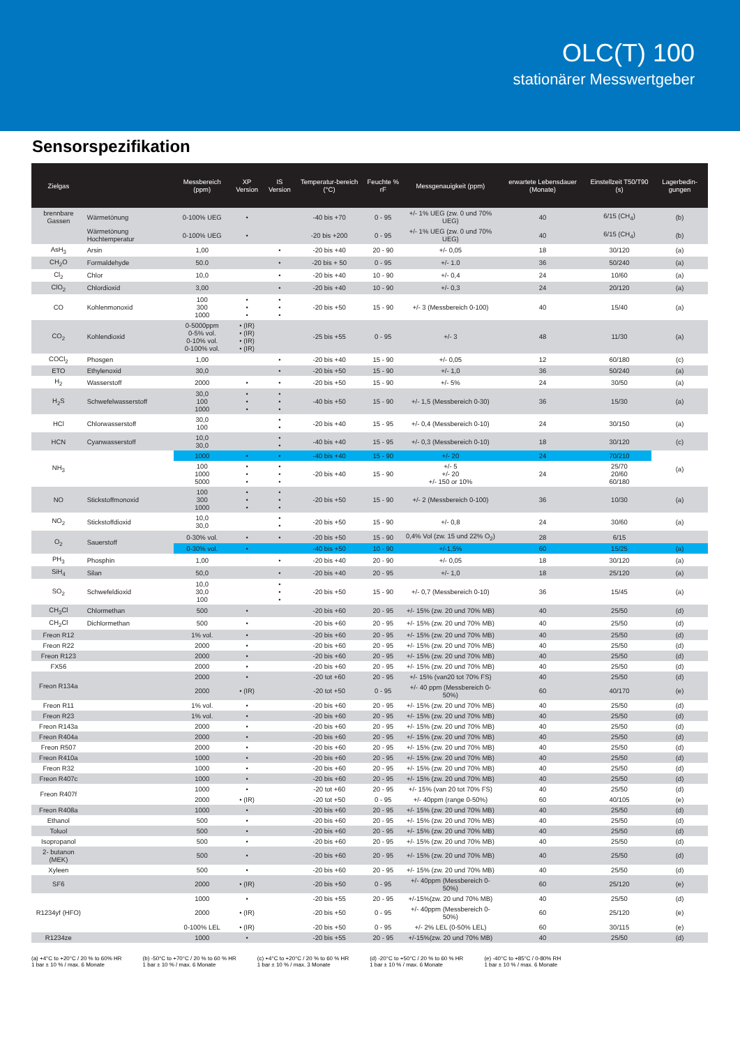OLC(T) 100
stationärer Messwertgeber
Sensorspezifikation
| Zielgas | | Messbereich (ppm) | XP Version | IS Version | Temperatur-bereich (°C) | Feuchte % rF | Messgenauigkeit (ppm) | erwartete Lebensdauer (Monate) | Einstellzeit T50/T90 (s) | Lagerbedin-gungen |
| --- | --- | --- | --- | --- | --- | --- | --- | --- | --- | --- |
| brennbare Gassen | Wärmetönung | 0-100% UEG | • | | -40 bis +70 | 0 - 95 | +/- 1% UEG (zw. 0 und 70% UEG) | 40 | 6/15 (CH<sub>4</sub>) | (b) |
| | Wärmetönung Hochtemperatur | 0-100% UEG | • | | -20 bis +200 | 0 - 95 | +/- 1% UEG (zw. 0 und 70% UEG) | 40 | 6/15 (CH<sub>4</sub>) | (b) |
| AsH<sub>3</sub> | Arsin | 1,00 | | • | -20 bis +40 | 20 - 90 | +/- 0,05 | 18 | 30/120 | (a) |
| CH<sub>2</sub>O | Formaldehyde | 50.0 | | • | -20 bis + 50 | 0 - 95 | +/- 1.0 | 36 | 50/240 | (a) |
| Cl<sub>2</sub> | Chlor | 10,0 | | • | -20 bis +40 | 10 - 90 | +/- 0,4 | 24 | 10/60 | (a) |
| ClO<sub>2</sub> | Chlordioxid | 3,00 | | • | -20 bis +40 | 10 - 90 | +/- 0,3 | 24 | 20/120 | (a) |
| CO | Kohlenmonoxid | 100 300 1000 | • • • | • • • | -20 bis +50 | 15 - 90 | +/- 3 (Messbereich 0-100) | 40 | 15/40 | (a) |
| CO<sub>2</sub> | Kohlendioxid | 0-5000ppm 0-5% vol. 0-10% vol. 0-100% vol. | • (IR) • (IR) • (IR) • (IR) | | -25 bis +55 | 0 - 95 | +/- 3 | 48 | 11/30 | (a) |
| COCl<sub>2</sub> | Phosgen | 1,00 | | • | -20 bis +40 | 15 - 90 | +/- 0,05 | 12 | 60/180 | (c) |
| ETO | Ethylenoxid | 30,0 | | • | -20 bis +50 | 15 - 90 | +/- 1,0 | 36 | 50/240 | (a) |
| H<sub>2</sub> | Wasserstoff | 2000 | • | • | -20 bis +50 | 15 - 90 | +/- 5% | 24 | 30/50 | (a) |
| H<sub>2</sub>S | Schwefelwasserstoff | 30,0 100 1000 | • • • | • • • | -40 bis +50 | 15 - 90 | +/- 1,5 (Messbereich 0-30) | 36 | 15/30 | (a) |
| HCl | Chlorwasserstoff | 30,0 100 | | • • | -20 bis +40 | 15 - 95 | +/- 0,4 (Messbereich 0-10) | 24 | 30/150 | (a) |
| HCN | Cyanwasserstoff | 10,0 30,0 | | • • | -40 bis +40 | 15 - 95 | +/- 0,3 (Messbereich 0-10) | 18 | 30/120 | (c) |
| NH<sub>3</sub> | | 1000 | • | • | -40 bis +40 | 15 - 90 | +/- 20 | 24 | 70/210 | (a) |
| | | 100 1000 5000 | • • • | • • • | -20 bis +40 | 15 - 90 | +/- 5 +/- 20 +/- 150 or 10% | 24 | 25/70 20/60 60/180 | |
| NO | Stickstoffmonoxid | 100 300 1000 | • • • | • • • | -20 bis +50 | 15 - 90 | +/- 2 (Messbereich 0-100) | 36 | 10/30 | (a) |
| NO<sub>2</sub> | Stickstoffdioxid | 10,0 30,0 | | • • | -20 bis +50 | 15 - 90 | +/- 0,8 | 24 | 30/60 | (a) |
| O<sub>2</sub> | Sauerstoff | 0-30% vol. | • | • | -20 bis +50 | 15 - 90 | 0,4% Vol (zw. 15 und 22% O<sub>2</sub>) | 28 | 6/15 | |
| | | 0-30% vol. | • | | -40 bis +50 | 10 - 90 | +/-1,5% | 60 | 15/25 | (a) |
| PH<sub>3</sub> | Phosphin | 1,00 | | • | -20 bis +40 | 20 - 90 | +/- 0,05 | 18 | 30/120 | (a) |
| SiH<sub>4</sub> | Silan | 50,0 | | • | -20 bis +40 | 20 - 95 | +/- 1,0 | 18 | 25/120 | (a) |
| SO<sub>2</sub> | Schwefeldioxid | 10,0 30,0 100 | | • • • | -20 bis +50 | 15 - 90 | +/- 0,7 (Messbereich 0-10) | 36 | 15/45 | (a) |
| CH<sub>3</sub>Cl | Chlormethan | 500 | • | | -20 bis +60 | 20 - 95 | +/- 15% (zw. 20 und 70% MB) | 40 | 25/50 | (d) |
| CH<sub>2</sub>Cl | Dichlormethan | 500 | • | | -20 bis +60 | 20 - 95 | +/- 15% (zw. 20 und 70% MB) | 40 | 25/50 | (d) |
| Freon R12 | | 1% vol. | • | | -20 bis +60 | 20 - 95 | +/- 15% (zw. 20 und 70% MB) | 40 | 25/50 | (d) |
| Freon R22 | | 2000 | • | | -20 bis +60 | 20 - 95 | +/- 15% (zw. 20 und 70% MB) | 40 | 25/50 | (d) |
| Freon R123 | | 2000 | • | | -20 bis +60 | 20 - 95 | +/- 15% (zw. 20 und 70% MB) | 40 | 25/50 | (d) |
| FX56 | | 2000 | • | | -20 bis +60 | 20 - 95 | +/- 15% (zw. 20 und 70% MB) | 40 | 25/50 | (d) |
| Freon R134a | | 2000 | • | | -20 tot +60 | 20 - 95 | +/- 15% (van20 tot 70% FS) | 40 | 25/50 | (d) |
| | | 2000 | • (IR) | | -20 tot +50 | 0 - 95 | +/- 40 ppm (Messbereich 0-50%) | 60 | 40/170 | (e) |
| Freon R11 | | 1% vol. | • | | -20 bis +60 | 20 - 95 | +/- 15% (zw. 20 und 70% MB) | 40 | 25/50 | (d) |
| Freon R23 | | 1% vol. | • | | -20 bis +60 | 20 - 95 | +/- 15% (zw. 20 und 70% MB) | 40 | 25/50 | (d) |
| Freon R143a | | 2000 | • | | -20 bis +60 | 20 - 95 | +/- 15% (zw. 20 und 70% MB) | 40 | 25/50 | (d) |
| Freon R404a | | 2000 | • | | -20 bis +60 | 20 - 95 | +/- 15% (zw. 20 und 70% MB) | 40 | 25/50 | (d) |
| Freon R507 | | 2000 | • | | -20 bis +60 | 20 - 95 | +/- 15% (zw. 20 und 70% MB) | 40 | 25/50 | (d) |
| Freon R410a | | 1000 | • | | -20 bis +60 | 20 - 95 | +/- 15% (zw. 20 und 70% MB) | 40 | 25/50 | (d) |
| Freon R32 | | 1000 | • | | -20 bis +60 | 20 - 95 | +/- 15% (zw. 20 und 70% MB) | 40 | 25/50 | (d) |
| Freon R407c | | 1000 | • | | -20 bis +60 | 20 - 95 | +/- 15% (zw. 20 und 70% MB) | 40 | 25/50 | (d) |
| Freon R407f | | 1000 | • | | -20 tot +60 | 20 - 95 | +/- 15% (van 20 tot 70% FS) | 40 | 25/50 | (d) |
| | | 2000 | • (IR) | | -20 tot +50 | 0 - 95 | +/- 40ppm (range 0-50%) | 60 | 40/105 | (e) |
| Freon R408a | | 1000 | • | | -20 bis +60 | 20 - 95 | +/- 15% (zw. 20 und 70% MB) | 40 | 25/50 | (d) |
| Ethanol | | 500 | • | | -20 bis +60 | 20 - 95 | +/- 15% (zw. 20 und 70% MB) | 40 | 25/50 | (d) |
| Toluol | | 500 | • | | -20 bis +60 | 20 - 95 | +/- 15% (zw. 20 und 70% MB) | 40 | 25/50 | (d) |
| Isopropanol | | 500 | • | | -20 bis +60 | 20 - 95 | +/- 15% (zw. 20 und 70% MB) | 40 | 25/50 | (d) |
| 2- butanon (MEK) | | 500 | • | | -20 bis +60 | 20 - 95 | +/- 15% (zw. 20 und 70% MB) | 40 | 25/50 | (d) |
| Xyleen | | 500 | • | | -20 bis +60 | 20 - 95 | +/- 15% (zw. 20 und 70% MB) | 40 | 25/50 | (d) |
| SF6 | | 2000 | • (IR) | | -20 bis +50 | 0 - 95 | +/- 40ppm (Messbereich 0-50%) | 60 | 25/120 | (e) |
| R1234yf (HFO) | | 1000 | • | | -20 bis +55 | 20 - 95 | +/-15%(zw. 20 und 70% MB) | 40 | 25/50 | (d) |
| | | 2000 | • (IR) | | -20 bis +50 | 0 - 95 | +/- 40ppm (Messbereich 0-50%) | 60 | 25/120 | (e) |
| | | 0-100% LEL | • (IR) | | -20 bis +50 | 0 - 95 | +/- 2% LEL (0-50% LEL) | 60 | 30/115 | (e) |
| R1234ze | | 1000 | • | | -20 bis +55 | 20 - 95 | +/-15%(zw. 20 und 70% MB) | 40 | 25/50 | (d) |
(a) +4°C to +20°C / 20 % to 60% HR
1 bar ± 10 % / max. 6 Monate
(b) -50°C to +70°C / 20 % to 60 % HR
1 bar ± 10 % / max. 6 Monate
(c) +4°C to +20°C / 20 % to 60 % HR
1 bar ± 10 % / max. 3 Monate
(d) -20°C to +50°C / 20 % to 60 % HR
1 bar ± 10 % / max. 6 Monate
(e) -40°C to +85°C / 0-80% RH
1 bar ± 10 % / max. 6 Monate